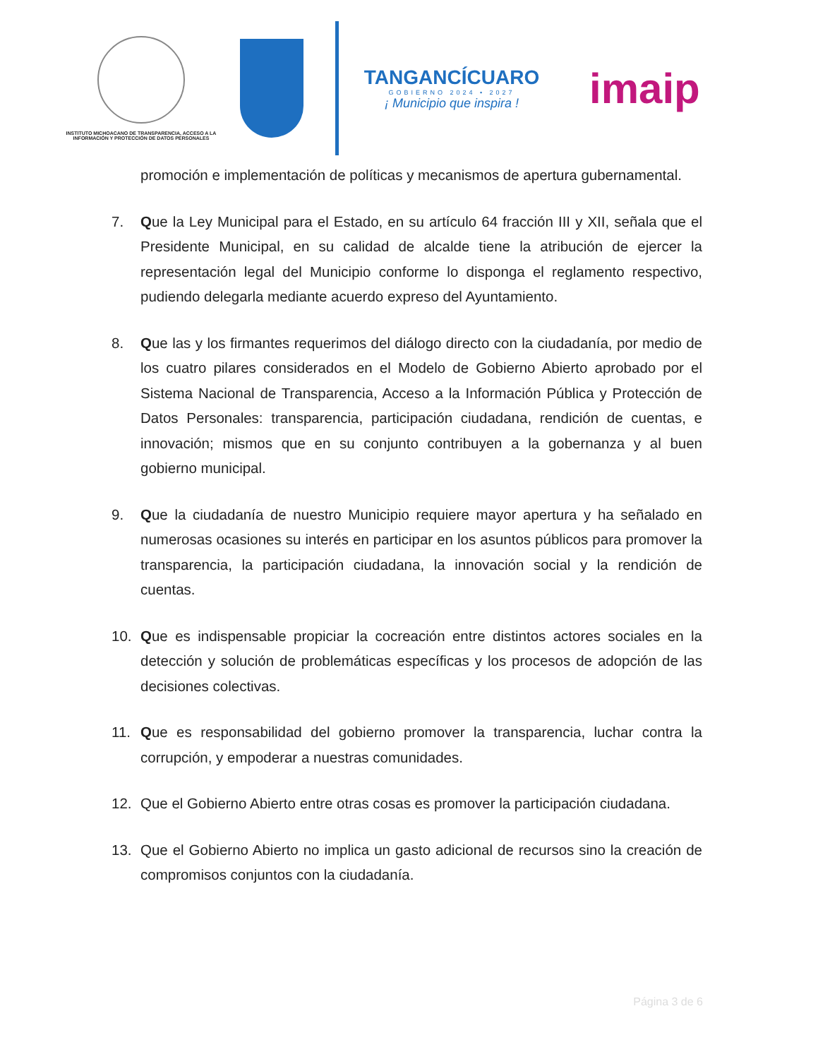INSTITUTO MICHOACANO DE TRANSPARENCIA, ACCESO A LA INFORMACIÓN Y PROTECCIÓN DE DATOS PERSONALES
TANGANCÍCUARO
GOBIERNO 2024 • 2027
¡ Municipio que inspira !
imaip
promoción e implementación de políticas y mecanismos de apertura gubernamental.
7. Que la Ley Municipal para el Estado, en su artículo 64 fracción III y XII, señala que el Presidente Municipal, en su calidad de alcalde tiene la atribución de ejercer la representación legal del Municipio conforme lo disponga el reglamento respectivo, pudiendo delegarla mediante acuerdo expreso del Ayuntamiento.
8. Que las y los firmantes requerimos del diálogo directo con la ciudadanía, por medio de los cuatro pilares considerados en el Modelo de Gobierno Abierto aprobado por el Sistema Nacional de Transparencia, Acceso a la Información Pública y Protección de Datos Personales: transparencia, participación ciudadana, rendición de cuentas, e innovación; mismos que en su conjunto contribuyen a la gobernanza y al buen gobierno municipal.
9. Que la ciudadanía de nuestro Municipio requiere mayor apertura y ha señalado en numerosas ocasiones su interés en participar en los asuntos públicos para promover la transparencia, la participación ciudadana, la innovación social y la rendición de cuentas.
10. Que es indispensable propiciar la cocreación entre distintos actores sociales en la detección y solución de problemáticas específicas y los procesos de adopción de las decisiones colectivas.
11. Que es responsabilidad del gobierno promover la transparencia, luchar contra la corrupción, y empoderar a nuestras comunidades.
12. Que el Gobierno Abierto entre otras cosas es promover la participación ciudadana.
13. Que el Gobierno Abierto no implica un gasto adicional de recursos sino la creación de compromisos conjuntos con la ciudadanía.
Página 3 de 6